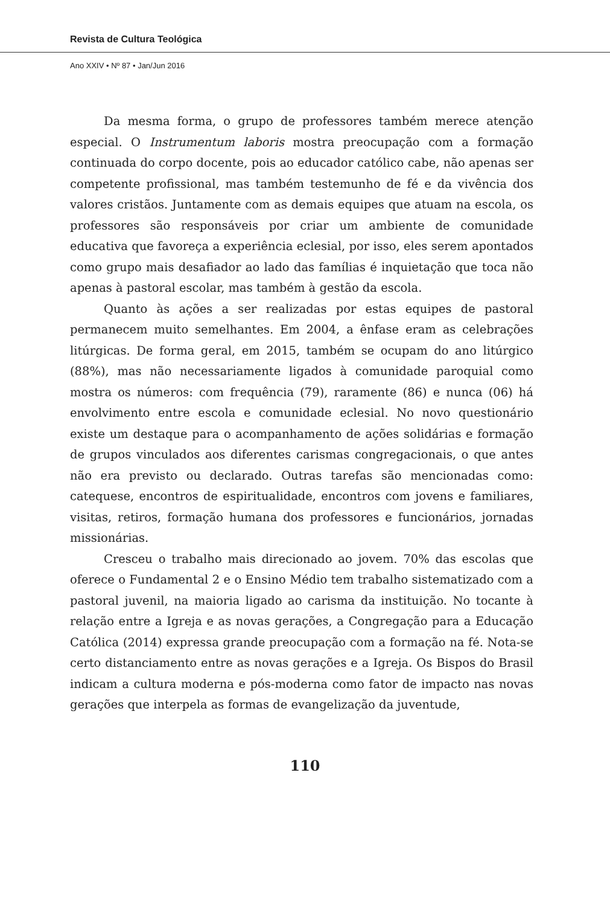Revista de Cultura Teológica
Ano XXIV • Nº 87 • Jan/Jun 2016
Da mesma forma, o grupo de professores também merece atenção especial. O Instrumentum laboris mostra preocupação com a formação continuada do corpo docente, pois ao educador católico cabe, não apenas ser competente profissional, mas também testemunho de fé e da vivência dos valores cristãos. Juntamente com as demais equipes que atuam na escola, os professores são responsáveis por criar um ambiente de comunidade educativa que favoreça a experiência eclesial, por isso, eles serem apontados como grupo mais desafiador ao lado das famílias é inquietação que toca não apenas à pastoral escolar, mas também à gestão da escola.
Quanto às ações a ser realizadas por estas equipes de pastoral permanecem muito semelhantes. Em 2004, a ênfase eram as celebrações litúrgicas. De forma geral, em 2015, também se ocupam do ano litúrgico (88%), mas não necessariamente ligados à comunidade paroquial como mostra os números: com frequência (79), raramente (86) e nunca (06) há envolvimento entre escola e comunidade eclesial. No novo questionário existe um destaque para o acompanhamento de ações solidárias e formação de grupos vinculados aos diferentes carismas congregacionais, o que antes não era previsto ou declarado. Outras tarefas são mencionadas como: catequese, encontros de espiritualidade, encontros com jovens e familiares, visitas, retiros, formação humana dos professores e funcionários, jornadas missionárias.
Cresceu o trabalho mais direcionado ao jovem. 70% das escolas que oferece o Fundamental 2 e o Ensino Médio tem trabalho sistematizado com a pastoral juvenil, na maioria ligado ao carisma da instituição. No tocante à relação entre a Igreja e as novas gerações, a Congregação para a Educação Católica (2014) expressa grande preocupação com a formação na fé. Nota-se certo distanciamento entre as novas gerações e a Igreja. Os Bispos do Brasil indicam a cultura moderna e pós-moderna como fator de impacto nas novas gerações que interpela as formas de evangelização da juventude,
110